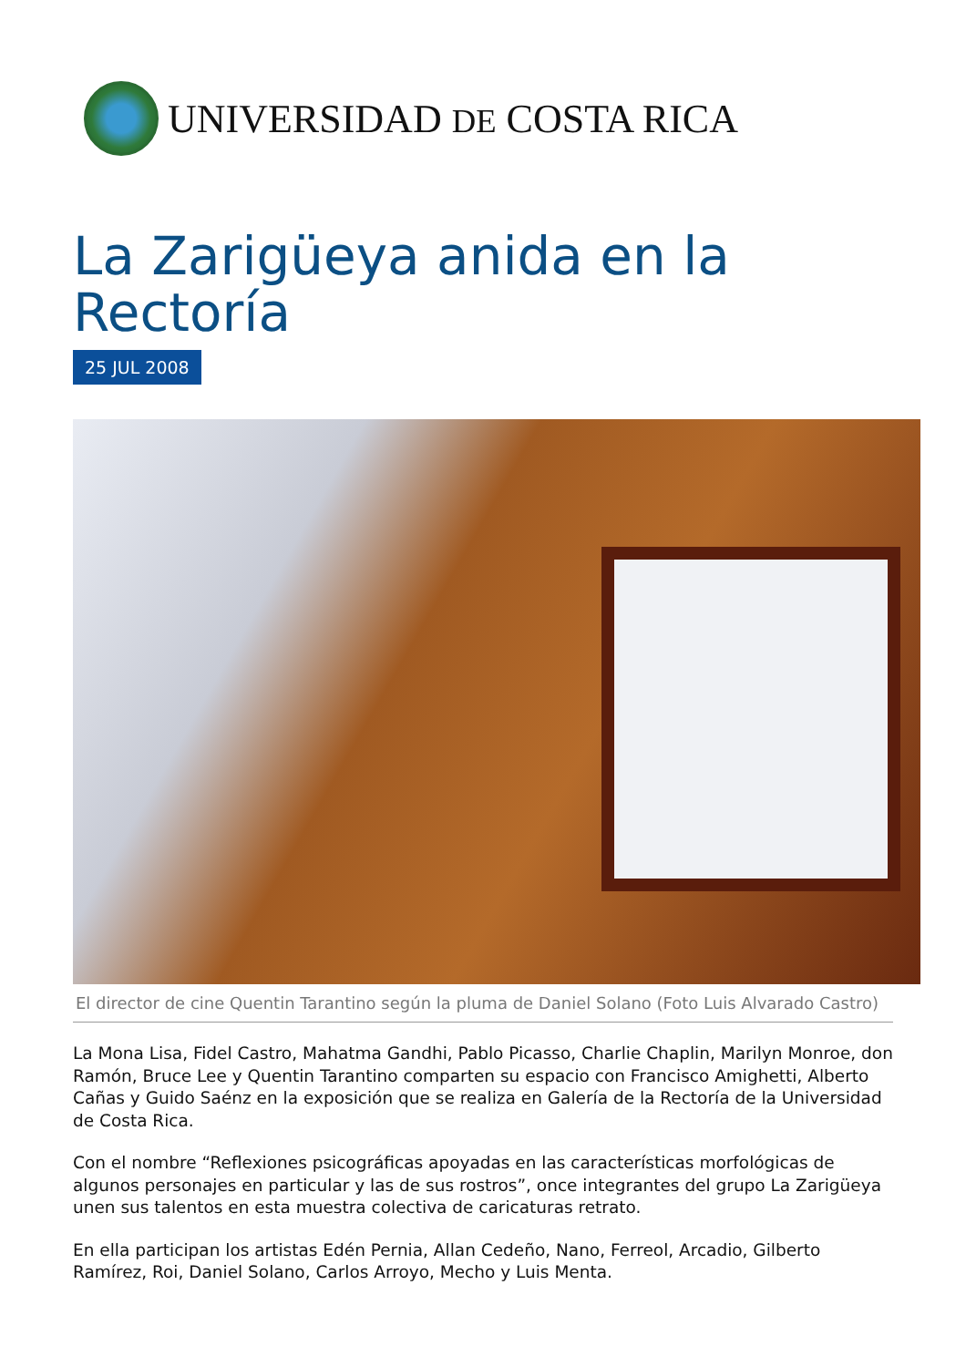UNIVERSIDAD DE COSTA RICA
La Zarigüeya anida en la Rectoría
25 JUL 2008
El director de cine Quentin Tarantino según la pluma de Daniel Solano (Foto Luis Alvarado Castro)
La Mona Lisa, Fidel Castro, Mahatma Gandhi, Pablo Picasso, Charlie Chaplin, Marilyn Monroe, don Ramón, Bruce Lee y Quentin Tarantino comparten su espacio con Francisco Amighetti, Alberto Cañas y Guido Saénz en la exposición que se realiza en Galería de la Rectoría de la Universidad de Costa Rica.
Con el nombre “Reflexiones psicográficas apoyadas en las características morfológicas de algunos personajes en particular y las de sus rostros”, once integrantes del grupo La Zarigüeya unen sus talentos en esta muestra colectiva de caricaturas retrato.
En ella participan los artistas Edén Pernia, Allan Cedeño, Nano, Ferreol, Arcadio, Gilberto Ramírez, Roi, Daniel Solano, Carlos Arroyo, Mecho y Luis Menta.